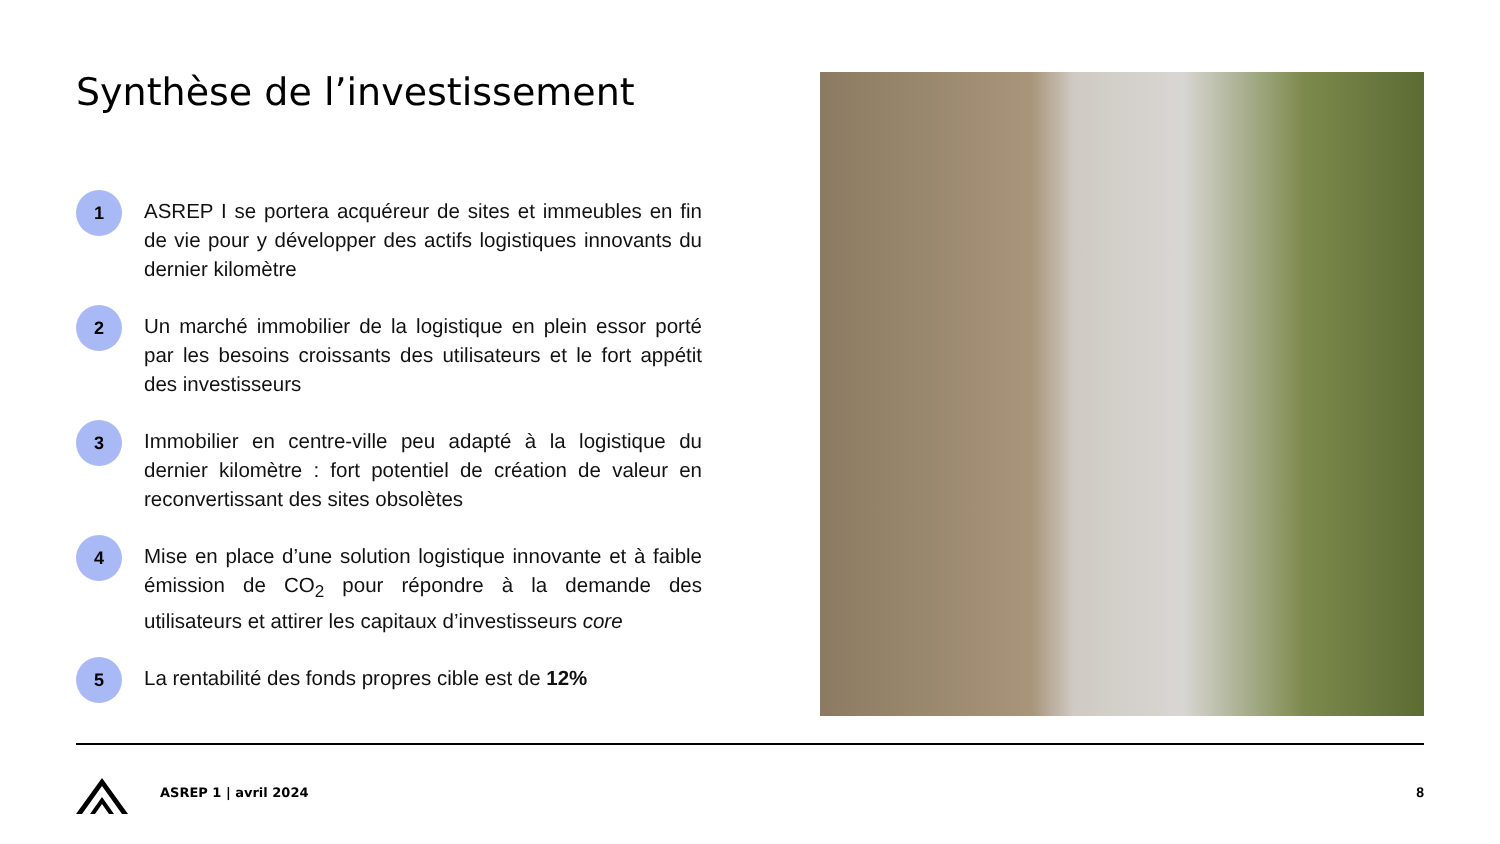Synthèse de l’investissement
1
ASREP I se portera acquéreur de sites et immeubles en fin de vie pour y développer des actifs logistiques innovants du dernier kilomètre
2
Un marché immobilier de la logistique en plein essor porté par les besoins croissants des utilisateurs et le fort appétit des investisseurs
3
Immobilier en centre-ville peu adapté à la logistique du dernier kilomètre : fort potentiel de création de valeur en reconvertissant des sites obsolètes
4
Mise en place d’une solution logistique innovante et à faible émission de CO<sub>2</sub> pour répondre à la demande des utilisateurs et attirer les capitaux d’investisseurs core
5
La rentabilité des fonds propres cible est de 12%
ASREP 1 | avril 2024 8